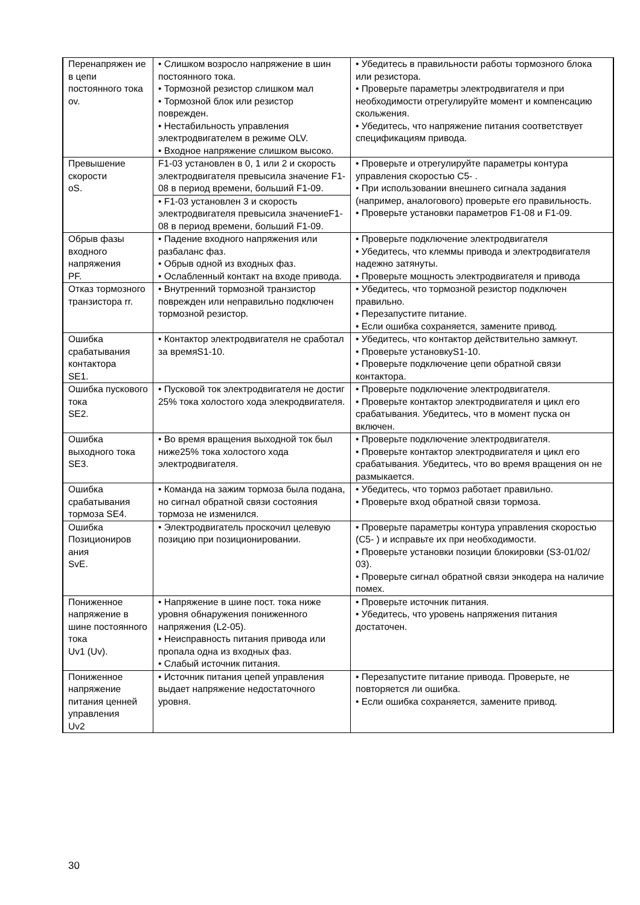| Перенапряжен ие в цепи постоянного тока ov. | • Слишком возросло напряжение в шин постоянного тока. • Тормозной резистор слишком мал • Тормозной блок или резистор поврежден. • Нестабильность управления электродвигателем в режиме OLV. • Входное напряжение слишком высоко. | • Убедитесь в правильности работы тормозного блока или резистора. • Проверьте параметры электродвигателя и при необходимости отрегулируйте момент и компенсацию скольжения. • Убедитесь, что напряжение питания соответствует спецификациям привода. |
| Превышение скорости oS. | F1-03 установлен в 0, 1 или 2 и скорость электродвигателя превысила значение F1-08 в период времени, больший F1-09. | • Проверьте и отрегулируйте параметры контура управления скоростью C5- . • При использовании внешнего сигнала задания (например, аналогового) проверьте его правильность. • Проверьте установки параметров F1-08 и F1-09. |
| | • F1-03 установлен 3 и скорость электродвигателя превысила значениеF1-08 в период времени, больший F1-09. | |
| Обрыв фазы входного напряжения PF. | • Падение входного напряжения или разбаланс фаз. • Обрыв одной из входных фаз. • Ослабленный контакт на входе привода. | • Проверьте подключение электродвигателя • Убедитесь, что клеммы привода и электродвигателя надежно затянуты. • Проверьте мощность электродвигателя и привода |
| Отказ тормозного транзистора rr. | • Внутренний тормозной транзистор поврежден или неправильно подключен тормозной резистор. | • Убедитесь, что тормозной резистор подключен правильно. • Перезапустите питание. • Если ошибка сохраняется, замените привод. |
| Ошибка срабатывания контактора SE1. | • Контактор электродвигателя не сработал за времяS1-10. | • Убедитесь, что контактор действительно замкнут. • Проверьте установкуS1-10. • Проверьте подключение цепи обратной связи контактора. |
| Ошибка пускового тока SE2. | • Пусковой ток электродвигателя не достиг 25% тока холостого хода элекродвигателя. | • Проверьте подключение электродвигателя. • Проверьте контактор электродвигателя и цикл его срабатывания. Убедитесь, что в момент пуска он включен. |
| Ошибка выходного тока SE3. | • Во время вращения выходной ток был ниже25% тока холостого хода электродвигателя. | • Проверьте подключение электродвигателя. • Проверьте контактор электродвигателя и цикл его срабатывания. Убедитесь, что во время вращения он не размыкается. |
| Ошибка срабатывания тормоза SE4. | • Команда на зажим тормоза была подана, но сигнал обратной связи состояния тормоза не изменился. | • Убедитесь, что тормоз работает правильно. • Проверьте вход обратной связи тормоза. |
| Ошибка Позициониров ания SvE. | • Электродвигатель проскочил целевую позицию при позиционировании. | • Проверьте параметры контура управления скоростью (C5- ) и исправьте их при необходимости. • Проверьте установки позиции блокировки (S3-01/02/ 03). • Проверьте сигнал обратной связи энкодера на наличие помех. |
| Пониженное напряжение в шине постоянного тока Uv1 (Uv). | • Напряжение в шине пост. тока ниже уровня обнаружения пониженного напряжения (L2-05). • Неисправность питания привода или пропала одна из входных фаз. • Слабый источник питания. | • Проверьте источник питания. • Убедитесь, что уровень напряжения питания достаточен. |
| Пониженное напряжение питания ценней управления Uv2 | • Источник питания цепей управления выдает напряжение недостаточного уровня. | • Перезапустите питание привода. Проверьте, не повторяется ли ошибка. • Если ошибка сохраняется, замените привод. |
30